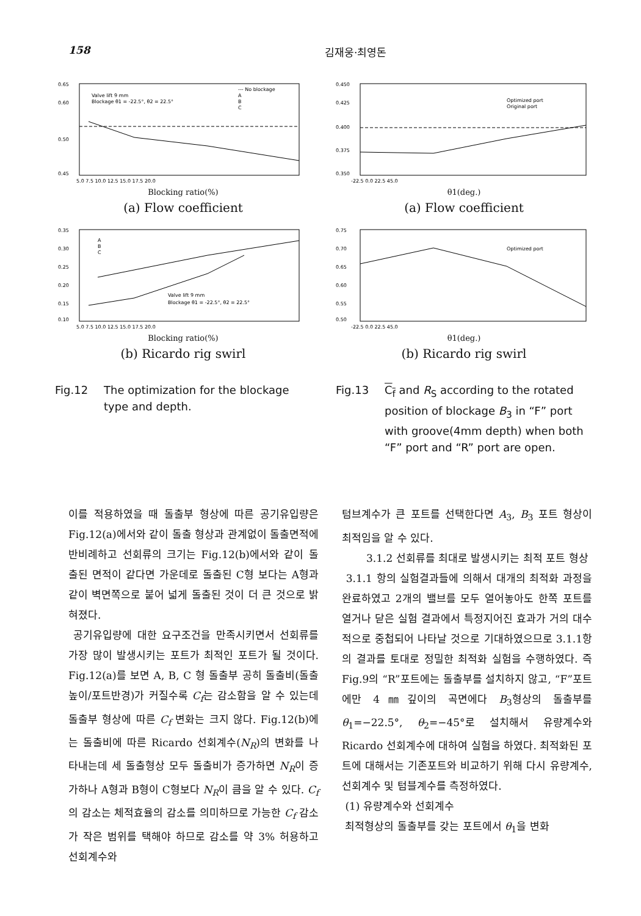158 김재웅·최영돈
0.65
0.60
0.50
0.45
Valve lift 9 mm
Blockage θ1 = -22.5°, θ2 = 22.5°
--- No blockage
A
B
C
5.0 7.5 10.0 12.5 15.0 17.5 20.0
Blocking ratio(%)
(a) Flow coefficient
0.450
0.425
0.400
0.375
0.350
Optimized port
Original port
-22.5 0.0 22.5 45.0
θ1(deg.)
(a) Flow coefficient
0.35
0.30
0.25
0.20
0.15
0.10
A
B
C
Valve lift 9 mm
Blockage θ1 = -22.5°, θ2 = 22.5°
5.0 7.5 10.0 12.5 15.0 17.5 20.0
Blocking ratio(%)
(b) Ricardo rig swirl
0.75
0.70
0.65
0.60
0.55
0.50
Optimized port
-22.5 0.0 22.5 45.0
θ1(deg.)
(b) Ricardo rig swirl
Fig.12 The optimization for the blockage type and depth.
Fig.13 C<sub>f</sub> and R<sub>S</sub> according to the rotated position of blockage B<sub>3</sub> in “F” port with groove(4mm depth) when both “F” port and “R” port are open.
이를 적용하였을 때 돌출부 형상에 따른 공기유입량은 Fig.12(a)에서와 같이 돌출 형상과 관계없이 돌출면적에 반비례하고 선회류의 크기는 Fig.12(b)에서와 같이 돌출된 면적이 같다면 가운데로 돌출된 C형 보다는 A형과 같이 벽면쪽으로 붙어 넓게 돌출된 것이 더 큰 것으로 밝혀졌다.
공기유입량에 대한 요구조건을 만족시키면서 선회류를 가장 많이 발생시키는 포트가 최적인 포트가 될 것이다. Fig.12(a)를 보면 A, B, C 형 돌출부 공히 돌출비(돌출높이/포트반경)가 커질수록 C<sub>f</sub>는 감소함을 알 수 있는데 돌출부 형상에 따른 C<sub>f</sub> 변화는 크지 않다. Fig.12(b)에는 돌출비에 따른 Ricardo 선회계수(N<sub>R</sub>)의 변화를 나타내는데 세 돌출형상 모두 돌출비가 증가하면 N<sub>R</sub>이 증가하나 A형과 B형이 C형보다 N<sub>R</sub>이 큼을 알 수 있다. C<sub>f</sub>의 감소는 체적효율의 감소를 의미하므로 가능한 C<sub>f</sub> 감소가 작은 범위를 택해야 하므로 감소를 약 3% 허용하고 선회계수와
텀브계수가 큰 포트를 선택한다면 A<sub>3</sub>, B<sub>3</sub> 포트 형상이 최적임을 알 수 있다.
3.1.2 선회류를 최대로 발생시키는 최적 포트 형상
3.1.1 항의 실험결과들에 의해서 대개의 최적화 과정을 완료하였고 2개의 밸브를 모두 열어놓아도 한쪽 포트를 열거나 닫은 실험 결과에서 특정지어진 효과가 거의 대수적으로 중첩되어 나타날 것으로 기대하였으므로 3.1.1항의 결과를 토대로 정밀한 최적화 실험을 수행하였다. 즉 Fig.9의 “R”포트에는 돌출부를 설치하지 않고, “F”포트에만 4㎜깊이의 곡면에다 B<sub>3</sub>형상의 돌출부를 θ<sub>1</sub>=−22.5°, θ<sub>2</sub>=−45°로 설치해서 유량계수와 Ricardo 선회계수에 대하여 실험을 하였다. 최적화된 포트에 대해서는 기존포트와 비교하기 위해 다시 유량계수, 선회계수 및 텀블계수를 측정하였다.
(1) 유량계수와 선회계수
최적형상의 돌출부를 갖는 포트에서 θ<sub>1</sub>을 변화